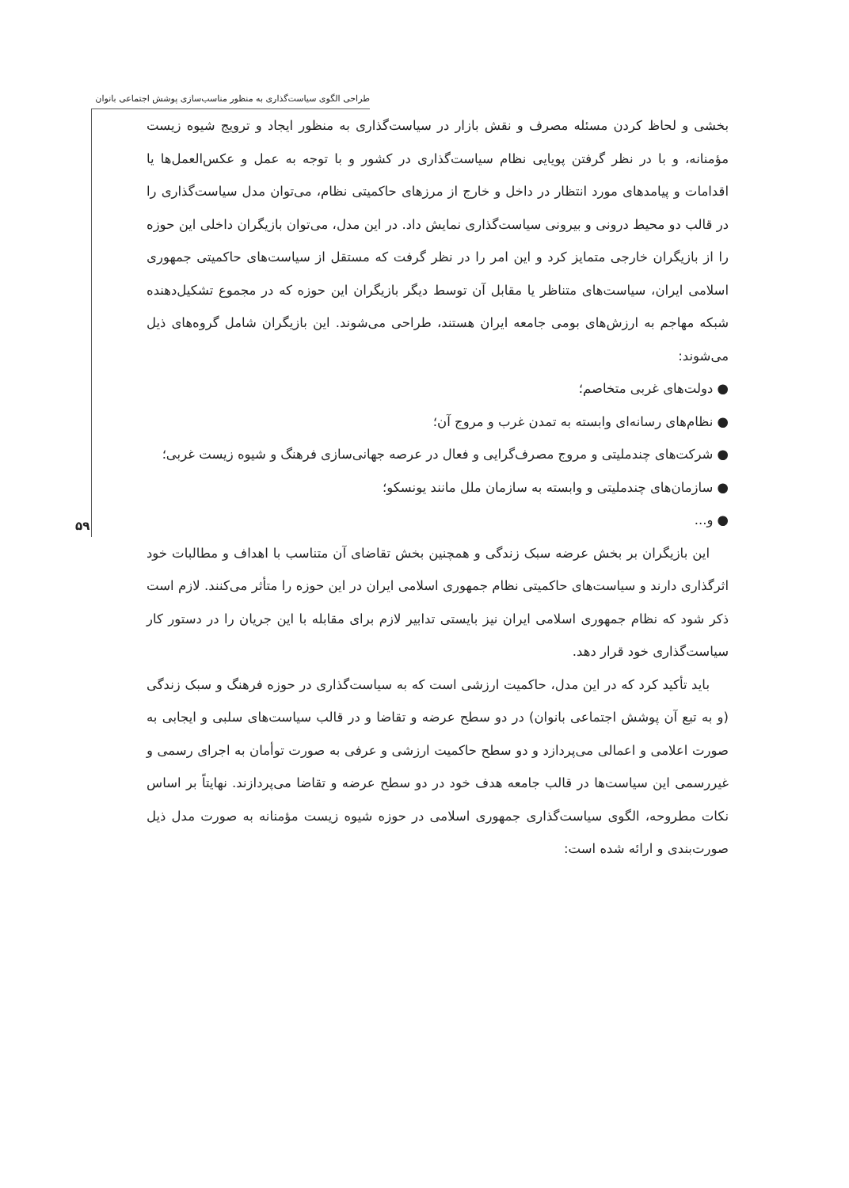طراحی الگوی سیاست‌گذاری به منظور مناسب‌سازی پوشش اجتماعی بانوان
۵۹
بخشی و لحاظ کردن مسئله مصرف و نقش بازار در سیاست‌گذاری به منظور ایجاد و ترویج شیوه زیست مؤمنانه، و با در نظر گرفتن پویایی نظام سیاست‌گذاری در کشور و با توجه به عمل و عکس‌العمل‌ها یا اقدامات و پیامدهای مورد انتظار در داخل و خارج از مرزهای حاکمیتی نظام، می‌توان مدل سیاست‌گذاری را در قالب دو محیط درونی و بیرونی سیاست‌گذاری نمایش داد. در این مدل، می‌توان بازیگران داخلی این حوزه را از بازیگران خارجی متمایز کرد و این امر را در نظر گرفت که مستقل از سیاست‌های حاکمیتی جمهوری اسلامی ایران، سیاست‌های متناظر یا مقابل آن توسط دیگر بازیگران این حوزه که در مجموع تشکیل‌دهنده شبکه مهاجم به ارزش‌های بومی جامعه ایران هستند، طراحی می‌شوند. این بازیگران شامل گروه‌های ذیل می‌شوند:
● دولت‌های غربی متخاصم؛
● نظام‌های رسانه‌ای وابسته به تمدن غرب و مروج آن؛
● شرکت‌های چندملیتی و مروج مصرف‌گرایی و فعال در عرصه جهانی‌سازی فرهنگ و شیوه زیست غربی؛
● سازمان‌های چندملیتی و وابسته به سازمان ملل مانند یونسکو؛
● و...
این بازیگران بر بخش عرضه سبک زندگی و همچنین بخش تقاضای آن متناسب با اهداف و مطالبات خود اثرگذاری دارند و سیاست‌های حاکمیتی نظام جمهوری اسلامی ایران در این حوزه را متأثر می‌کنند. لازم است ذکر شود که نظام جمهوری اسلامی ایران نیز بایستی تدابیر لازم برای مقابله با این جریان را در دستور کار سیاست‌گذاری خود قرار دهد.
باید تأکید کرد که در این مدل، حاکمیت ارزشی است که به سیاست‌گذاری در حوزه فرهنگ و سبک زندگی (و به تبع آن پوشش اجتماعی بانوان) در دو سطح عرضه و تقاضا و در قالب سیاست‌های سلبی و ایجابی به صورت اعلامی و اعمالی می‌پردازد و دو سطح حاکمیت ارزشی و عرفی به صورت توأمان به اجرای رسمی و غیررسمی این سیاست‌ها در قالب جامعه هدف خود در دو سطح عرضه و تقاضا می‌پردازند. نهایتاً بر اساس نکات مطروحه، الگوی سیاست‌گذاری جمهوری اسلامی در حوزه شیوه زیست مؤمنانه به صورت مدل ذیل صورت‌بندی و ارائه شده است: